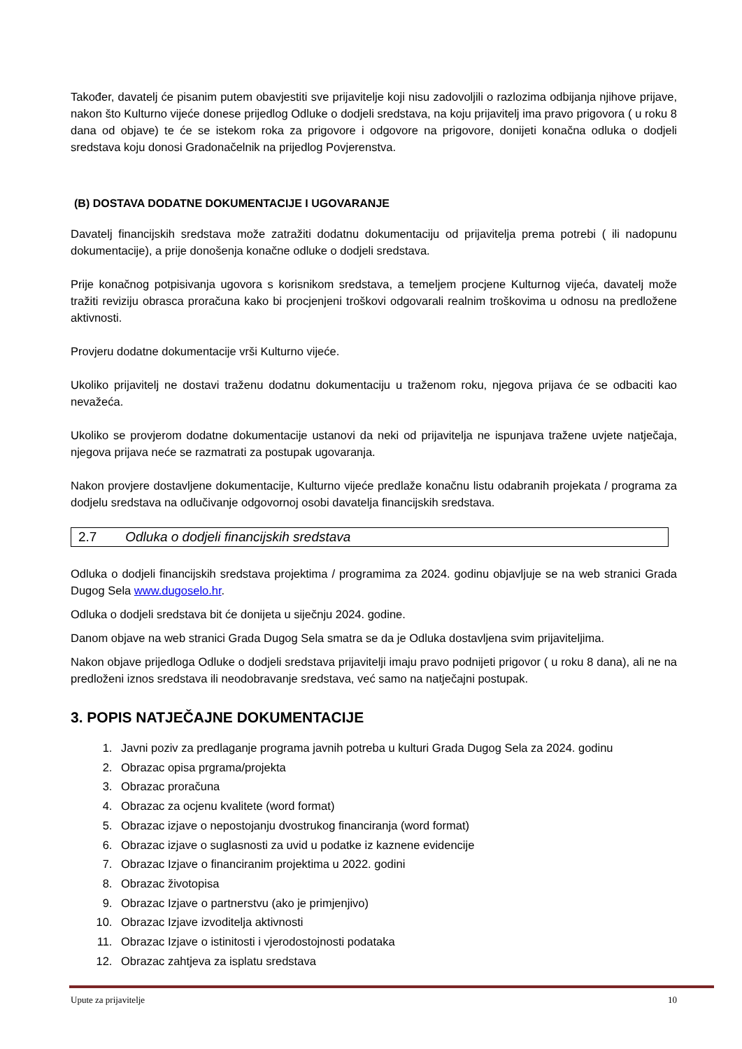Također, davatelj će pisanim putem obavjestiti sve prijavitelje koji nisu zadovoljili o razlozima odbijanja njihove prijave, nakon što Kulturno vijeće donese prijedlog Odluke o dodjeli sredstava, na koju prijavitelj ima pravo prigovora ( u roku 8 dana od objave) te će se istekom roka za prigovore i odgovore na prigovore, donijeti konačna odluka o dodjeli sredstava koju donosi Gradonačelnik na prijedlog Povjerenstva.
(B) DOSTAVA DODATNE DOKUMENTACIJE I UGOVARANJE
Davatelj financijskih sredstava može zatražiti dodatnu dokumentaciju od prijavitelja prema potrebi ( ili nadopunu dokumentacije), a prije donošenja konačne odluke o dodjeli sredstava.
Prije konačnog potpisivanja ugovora s korisnikom sredstava, a temeljem procjene Kulturnog vijeća, davatelj može tražiti reviziju obrasca proračuna kako bi procjenjeni troškovi odgovarali realnim troškovima u odnosu na predložene aktivnosti.
Provjeru dodatne dokumentacije vrši Kulturno vijeće.
Ukoliko prijavitelj ne dostavi traženu dodatnu dokumentaciju u traženom roku, njegova prijava će se odbaciti kao nevažeća.
Ukoliko se provjerom dodatne dokumentacije ustanovi da neki od prijavitelja ne ispunjava tražene uvjete natječaja, njegova prijava neće se razmatrati za postupak ugovaranja.
Nakon provjere dostavljene dokumentacije, Kulturno vijeće predlaže konačnu listu odabranih projekata / programa za dodjelu sredstava na odlučivanje odgovornoj osobi davatelja financijskih sredstava.
2.7 Odluka o dodjeli financijskih sredstava
Odluka o dodjeli financijskih sredstava projektima / programima za 2024. godinu objavljuje se na web stranici Grada Dugog Sela www.dugoselo.hr.
Odluka o dodjeli sredstava bit će donijeta u siječnju 2024. godine.
Danom objave na web stranici Grada Dugog Sela smatra se da je Odluka dostavljena svim prijaviteljima.
Nakon objave prijedloga Odluke o dodjeli sredstava prijavitelji imaju pravo podnijeti prigovor ( u roku 8 dana), ali ne na predloženi iznos sredstava ili neodobravanje sredstava, već samo na natječajni postupak.
3. POPIS NATJEČAJNE DOKUMENTACIJE
1. Javni poziv za predlaganje programa javnih potreba u kulturi Grada Dugog Sela za 2024. godinu
2. Obrazac opisa prgrama/projekta
3. Obrazac proračuna
4. Obrazac za ocjenu kvalitete (word format)
5. Obrazac izjave o nepostojanju dvostrukog financiranja (word format)
6. Obrazac izjave o suglasnosti za uvid u podatke iz kaznene evidencije
7. Obrazac Izjave o financiranim projektima u 2022. godini
8. Obrazac životopisa
9. Obrazac Izjave o partnerstvu (ako je primjenjivo)
10. Obrazac Izjave izvoditelja aktivnosti
11. Obrazac Izjave o istinitosti i vjerodostojnosti podataka
12. Obrazac zahtjeva za isplatu sredstava
Upute za prijavitelje 10